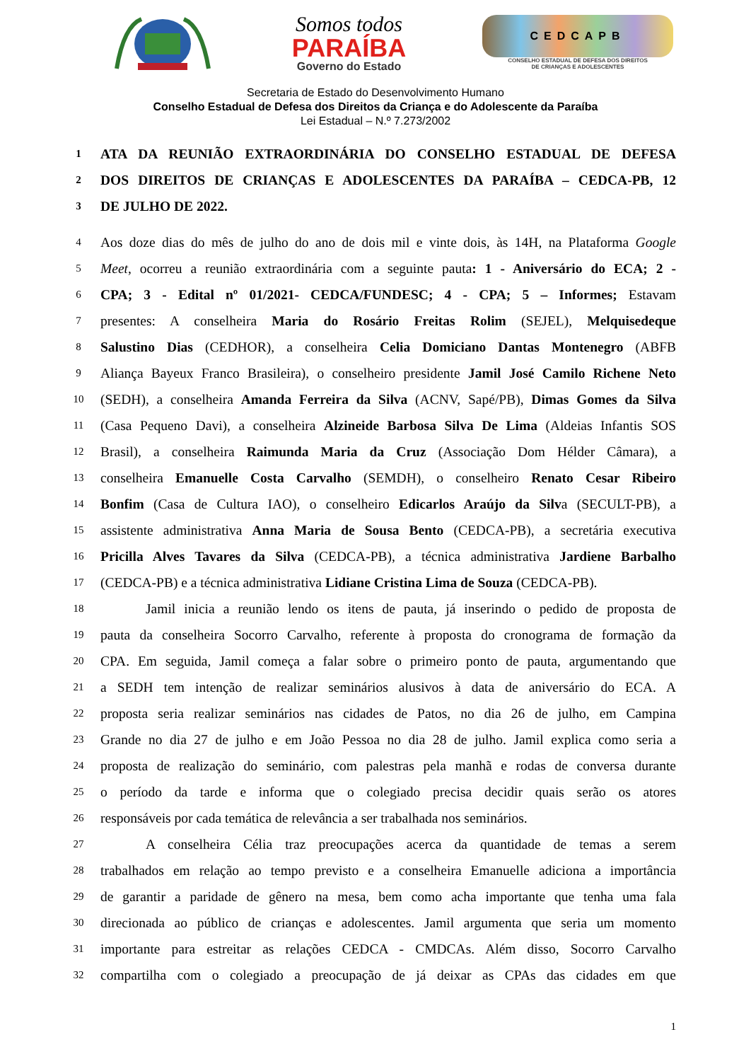Somos todos
PARAÍBA
Governo do Estado
CEDCAPB
CONSELHO ESTADUAL DE DEFESA DOS DIREITOS
DE CRIANÇAS E ADOLESCENTES
Secretaria de Estado do Desenvolvimento Humano
Conselho Estadual de Defesa dos Direitos da Criança e do Adolescente da Paraíba
Lei Estadual – N.º 7.273/2002
1 ATA DA REUNIÃO EXTRAORDINÁRIA DO CONSELHO ESTADUAL DE DEFESA
2 DOS DIREITOS DE CRIANÇAS E ADOLESCENTES DA PARAÍBA – CEDCA-PB, 12
3 DE JULHO DE 2022.
4 Aos doze dias do mês de julho do ano de dois mil e vinte dois, às 14H, na Plataforma Google
5 Meet, ocorreu a reunião extraordinária com a seguinte pauta: 1 - Aniversário do ECA; 2 -
6 CPA; 3 - Edital nº 01/2021- CEDCA/FUNDESC; 4 - CPA; 5 – Informes; Estavam
7 presentes: A conselheira Maria do Rosário Freitas Rolim (SEJEL), Melquisedeque
8 Salustino Dias (CEDHOR), a conselheira Celia Domiciano Dantas Montenegro (ABFB
9 Aliança Bayeux Franco Brasileira), o conselheiro presidente Jamil José Camilo Richene Neto
10 (SEDH), a conselheira Amanda Ferreira da Silva (ACNV, Sapé/PB), Dimas Gomes da Silva
11 (Casa Pequeno Davi), a conselheira Alzineide Barbosa Silva De Lima (Aldeias Infantis SOS
12 Brasil), a conselheira Raimunda Maria da Cruz (Associação Dom Hélder Câmara), a
13 conselheira Emanuelle Costa Carvalho (SEMDH), o conselheiro Renato Cesar Ribeiro
14 Bonfim (Casa de Cultura IAO), o conselheiro Edicarlos Araújo da Silva (SECULT-PB), a
15 assistente administrativa Anna Maria de Sousa Bento (CEDCA-PB), a secretária executiva
16 Pricilla Alves Tavares da Silva (CEDCA-PB), a técnica administrativa Jardiene Barbalho
17 (CEDCA-PB) e a técnica administrativa Lidiane Cristina Lima de Souza (CEDCA-PB).
18 Jamil inicia a reunião lendo os itens de pauta, já inserindo o pedido de proposta de
19 pauta da conselheira Socorro Carvalho, referente à proposta do cronograma de formação da
20 CPA. Em seguida, Jamil começa a falar sobre o primeiro ponto de pauta, argumentando que
21 a SEDH tem intenção de realizar seminários alusivos à data de aniversário do ECA. A
22 proposta seria realizar seminários nas cidades de Patos, no dia 26 de julho, em Campina
23 Grande no dia 27 de julho e em João Pessoa no dia 28 de julho. Jamil explica como seria a
24 proposta de realização do seminário, com palestras pela manhã e rodas de conversa durante
25 o período da tarde e informa que o colegiado precisa decidir quais serão os atores
26 responsáveis por cada temática de relevância a ser trabalhada nos seminários.
27 A conselheira Célia traz preocupações acerca da quantidade de temas a serem
28 trabalhados em relação ao tempo previsto e a conselheira Emanuelle adiciona a importância
29 de garantir a paridade de gênero na mesa, bem como acha importante que tenha uma fala
30 direcionada ao público de crianças e adolescentes. Jamil argumenta que seria um momento
31 importante para estreitar as relações CEDCA - CMDCAs. Além disso, Socorro Carvalho
32 compartilha com o colegiado a preocupação de já deixar as CPAs das cidades em que
1